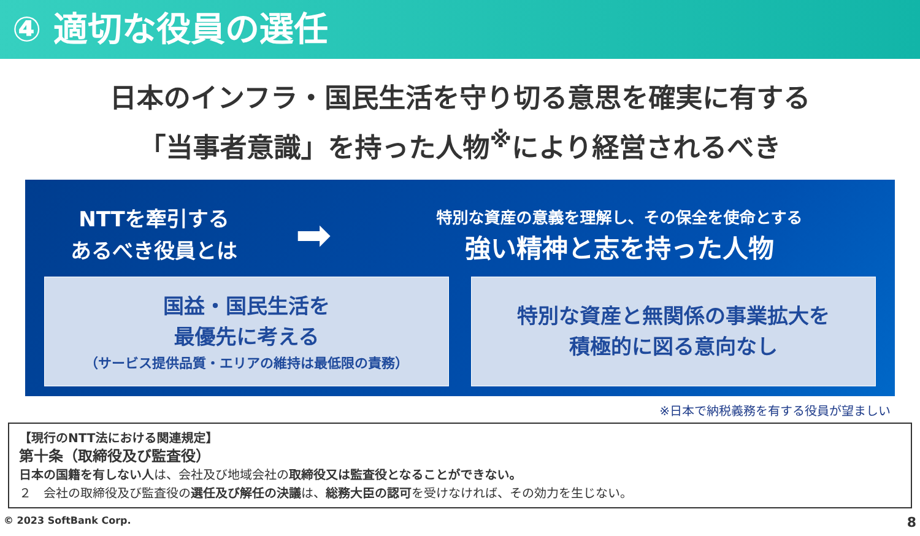④ 適切な役員の選任
日本のインフラ・国民生活を守り切る意思を確実に有する
「当事者意識」を持った人物<sup>※</sup>により経営されるべき
NTTを牽引する
あるべき役員とは
➡
特別な資産の意義を理解し、その保全を使命とする
強い精神と志を持った人物
国益・国民生活を
最優先に考える
（サービス提供品質・エリアの維持は最低限の責務）
特別な資産と無関係の事業拡大を
積極的に図る意向なし
※日本で納税義務を有する役員が望ましい
【現行のNTT法における関連規定】
第十条（取締役及び監査役）
日本の国籍を有しない人は、会社及び地域会社の取締役又は監査役となることができない。
２　会社の取締役及び監査役の選任及び解任の決議は、総務大臣の認可を受けなければ、その効力を生じない。
© 2023 SoftBank Corp. 8